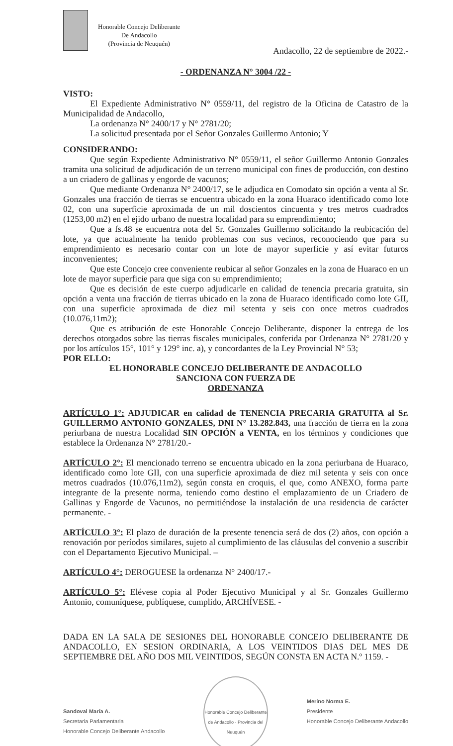Honorable Concejo Deliberante
De Andacollo
(Provincia de Neuquén)
Andacollo, 22 de septiembre de 2022.-
- ORDENANZA N° 3004 /22 -
VISTO:
El Expediente Administrativo N° 0559/11, del registro de la Oficina de Catastro de la Municipalidad de Andacollo,
La ordenanza N° 2400/17 y N° 2781/20;
La solicitud presentada por el Señor Gonzales Guillermo Antonio; Y
CONSIDERANDO:
Que según Expediente Administrativo N° 0559/11, el señor Guillermo Antonio Gonzales tramita una solicitud de adjudicación de un terreno municipal con fines de producción, con destino a un criadero de gallinas y engorde de vacunos;
Que mediante Ordenanza N° 2400/17, se le adjudica en Comodato sin opción a venta al Sr. Gonzales una fracción de tierras se encuentra ubicado en la zona Huaraco identificado como lote 02, con una superficie aproximada de un mil doscientos cincuenta y tres metros cuadrados (1253,00 m2) en el ejido urbano de nuestra localidad para su emprendimiento;
Que a fs.48 se encuentra nota del Sr. Gonzales Guillermo solicitando la reubicación del lote, ya que actualmente ha tenido problemas con sus vecinos, reconociendo que para su emprendimiento es necesario contar con un lote de mayor superficie y así evitar futuros inconvenientes;
Que este Concejo cree conveniente reubicar al señor Gonzales en la zona de Huaraco en un lote de mayor superficie para que siga con su emprendimiento;
Que es decisión de este cuerpo adjudicarle en calidad de tenencia precaria gratuita, sin opción a venta una fracción de tierras ubicado en la zona de Huaraco identificado como lote GII, con una superficie aproximada de diez mil setenta y seis con once metros cuadrados (10.076,11m2);
Que es atribución de este Honorable Concejo Deliberante, disponer la entrega de los derechos otorgados sobre las tierras fiscales municipales, conferida por Ordenanza N° 2781/20 y por los artículos 15°, 101° y 129° inc. a), y concordantes de la Ley Provincial N° 53;
POR ELLO:
EL HONORABLE CONCEJO DELIBERANTE DE ANDACOLLO
SANCIONA CON FUERZA DE
ORDENANZA
ARTÍCULO 1°: ADJUDICAR en calidad de TENENCIA PRECARIA GRATUITA al Sr. GUILLERMO ANTONIO GONZALES, DNI N° 13.282.843, una fracción de tierra en la zona periurbana de nuestra Localidad SIN OPCIÓN a VENTA, en los términos y condiciones que establece la Ordenanza N° 2781/20.-
ARTÍCULO 2°: El mencionado terreno se encuentra ubicado en la zona periurbana de Huaraco, identificado como lote GII, con una superficie aproximada de diez mil setenta y seis con once metros cuadrados (10.076,11m2), según consta en croquis, el que, como ANEXO, forma parte integrante de la presente norma, teniendo como destino el emplazamiento de un Criadero de Gallinas y Engorde de Vacunos, no permitiéndose la instalación de una residencia de carácter permanente. -
ARTÍCULO 3°: El plazo de duración de la presente tenencia será de dos (2) años, con opción a renovación por períodos similares, sujeto al cumplimiento de las cláusulas del convenio a suscribir con el Departamento Ejecutivo Municipal. –
ARTÍCULO 4°: DEROGUESE la ordenanza N° 2400/17.-
ARTÍCULO 5°: Elévese copia al Poder Ejecutivo Municipal y al Sr. Gonzales Guillermo Antonio, comuníquese, publíquese, cumplido, ARCHÍVESE. -
DADA EN LA SALA DE SESIONES DEL HONORABLE CONCEJO DELIBERANTE DE ANDACOLLO, EN SESION ORDINARIA, A LOS VEINTIDOS DIAS DEL MES DE SEPTIEMBRE DEL AÑO DOS MIL VEINTIDOS, SEGÚN CONSTA EN ACTA N.º 1159. -
Sandoval María A.
Secretaria Parlamentaria
Honorable Concejo Deliberante Andacollo
Honorable Concejo Deliberante de Andacollo · Provincia del Neuquén
Merino Norma E.
Presidente
Honorable Concejo Deliberante Andacollo